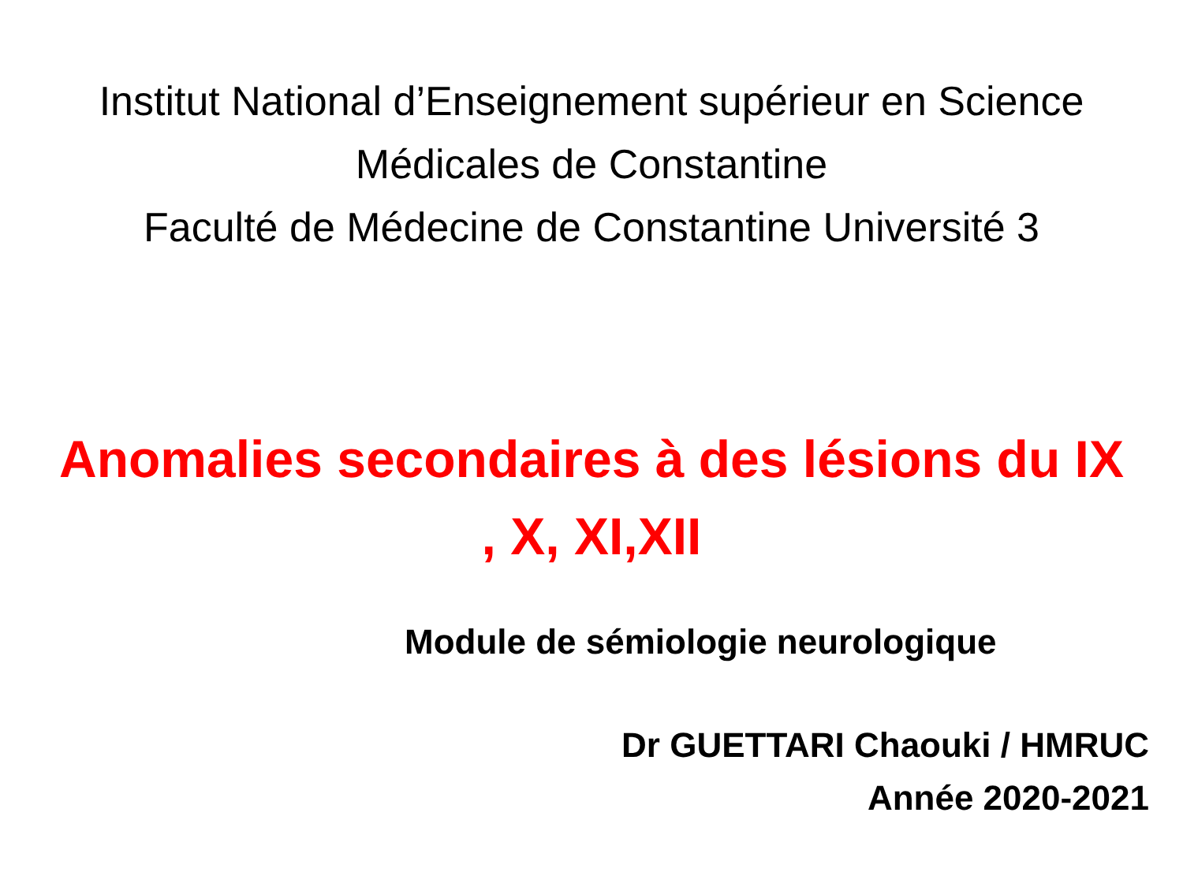Institut National d’Enseignement supérieur en Science
Médicales de Constantine
Faculté de Médecine de Constantine Université 3
Anomalies secondaires à des lésions du IX
, X, XI,XII
Module de sémiologie neurologique
Dr GUETTARI Chaouki / HMRUC
Année 2020-2021